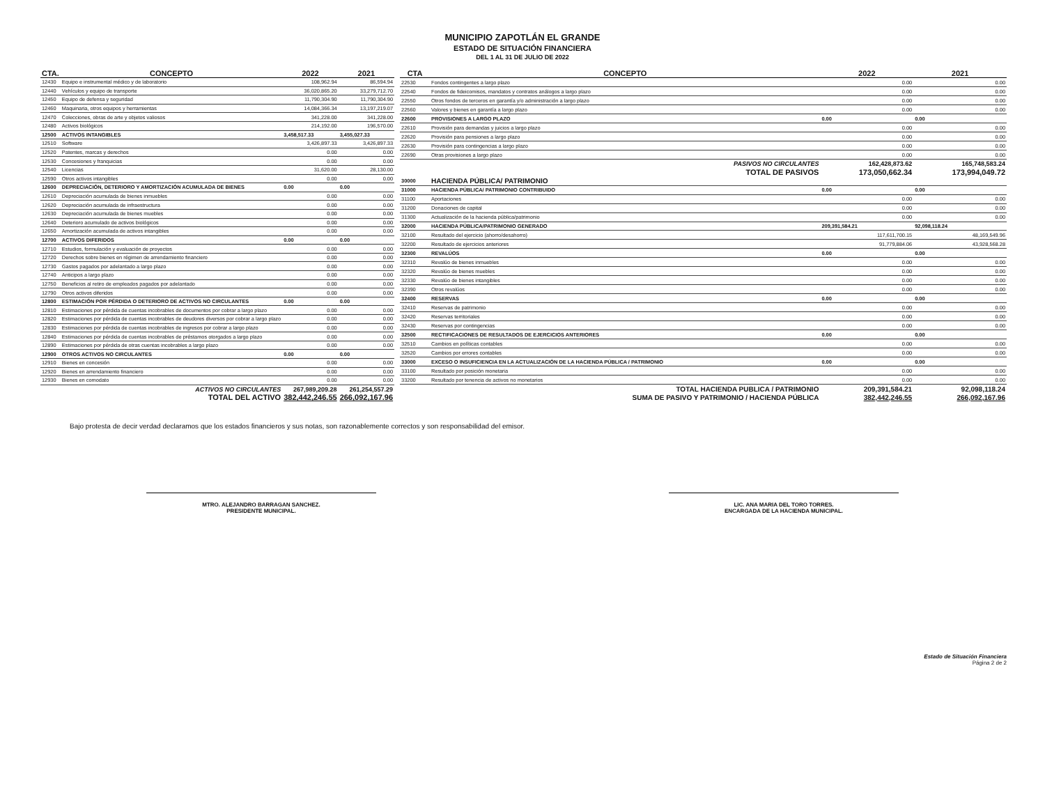MUNICIPIO ZAPOTLÁN EL GRANDE
ESTADO DE SITUACIÓN FINANCIERA
DEL 1 AL 31 DE JULIO DE 2022
| CTA. | CONCEPTO | 2022 | 2021 |
| --- | --- | --- | --- |
| 12430 | Equipo e instrumental médico y de laboratorio | 108,962.94 | 86,594.94 |
| 12440 | Vehículos y equipo de transporte | 36,020,865.20 | 33,279,712.70 |
| 12450 | Equipo de defensa y seguridad | 11,790,304.90 | 11,790,304.90 |
| 12460 | Maquinaria, otros equipos y herramientas | 14,084,366.34 | 13,197,219.07 |
| 12470 | Colecciones, obras de arte y objetos valiosos | 341,228.00 | 341,228.00 |
| 12480 | Activos biológicos | 214,192.00 | 196,570.00 |
| 12500 | ACTIVOS INTANGIBLES | 3,458,517.33 | 3,455,027.33 |
| 12510 | Software | 3,426,897.33 | 3,426,897.33 |
| 12520 | Patentes, marcas y derechos | 0.00 | 0.00 |
| 12530 | Concesiones y franquicias | 0.00 | 0.00 |
| 12540 | Licencias | 31,620.00 | 28,130.00 |
| 12590 | Otros activos intangibles | 0.00 | 0.00 |
| 12600 | DEPRECIACIÓN, DETERIORO Y AMORTIZACIÓN ACUMULADA DE BIENES | 0.00 | 0.00 |
| 12610 | Depreciación acumulada de bienes inmuebles | 0.00 | 0.00 |
| 12620 | Depreciación acumulada de infraestructura | 0.00 | 0.00 |
| 12630 | Depreciación acumulada de bienes muebles | 0.00 | 0.00 |
| 12640 | Deterioro acumulado de activos biológicos | 0.00 | 0.00 |
| 12650 | Amortización acumulada de activos intangibles | 0.00 | 0.00 |
| 12700 | ACTIVOS DIFERIDOS | 0.00 | 0.00 |
| 12710 | Estudios, formulación y evaluación de proyectos | 0.00 | 0.00 |
| 12720 | Derechos sobre bienes en régimen de arrendamiento financiero | 0.00 | 0.00 |
| 12730 | Gastos pagados por adelantado a largo plazo | 0.00 | 0.00 |
| 12740 | Anticipos a largo plazo | 0.00 | 0.00 |
| 12750 | Beneficios al retiro de empleados pagados por adelantado | 0.00 | 0.00 |
| 12790 | Otros activos diferidos | 0.00 | 0.00 |
| 12800 | ESTIMACIÓN POR PÉRDIDA O DETERIORO DE ACTIVOS NO CIRCULANTES | 0.00 | 0.00 |
| 12810 | Estimaciones por pérdida de cuentas incobrables de documentos por cobrar a largo plazo | 0.00 | 0.00 |
| 12820 | Estimaciones por pérdida de cuentas incobrables de deudores diversos por cobrar a largo plazo | 0.00 | 0.00 |
| 12830 | Estimaciones por pérdida de cuentas incobrables de ingresos por cobrar a largo plazo | 0.00 | 0.00 |
| 12840 | Estimaciones por pérdida de cuentas incobrables de préstamos otorgados a largo plazo | 0.00 | 0.00 |
| 12890 | Estimaciones por pérdida de otras cuentas incobrables a largo plazo | 0.00 | 0.00 |
| 12900 | OTROS ACTIVOS NO CIRCULANTES | 0.00 | 0.00 |
| 12910 | Bienes en concesión | 0.00 | 0.00 |
| 12920 | Bienes en arrendamiento financiero | 0.00 | 0.00 |
| 12930 | Bienes en comodato | 0.00 | 0.00 |
| | ACTIVOS NO CIRCULANTES | 267,989,209.28 | 261,254,557.29 |
| | TOTAL DEL ACTIVO | 382,442,246.55 | 266,092,167.96 |
| CTA | CONCEPTO | 2022 | 2021 |
| --- | --- | --- | --- |
| 22530 | Fondos contingentes a largo plazo | 0.00 | 0.00 |
| 22540 | Fondos de fideicomisos, mandatos y contratos análogos a largo plazo | 0.00 | 0.00 |
| 22550 | Otros fondos de terceros en garantía y/o administración a largo plazo | 0.00 | 0.00 |
| 22560 | Valores y bienes en garantía a largo plazo | 0.00 | 0.00 |
| 22600 | PROVISIONES A LARGO PLAZO | 0.00 | 0.00 |
| 22610 | Provisión para demandas y juicios a largo plazo | 0.00 | 0.00 |
| 22620 | Provisión para pensiones a largo plazo | 0.00 | 0.00 |
| 22630 | Provisión para contingencias a largo plazo | 0.00 | 0.00 |
| 22690 | Otras provisiones a largo plazo | 0.00 | 0.00 |
| | PASIVOS NO CIRCULANTES | 162,428,873.62 | 165,748,583.24 |
| | TOTAL DE PASIVOS | 173,050,662.34 | 173,994,049.72 |
| 30000 | HACIENDA PÚBLICA/ PATRIMONIO | | |
| 31000 | HACIENDA PÚBLICA/ PATRIMONIO CONTRIBUIDO | 0.00 | 0.00 |
| 31100 | Aportaciones | 0.00 | 0.00 |
| 31200 | Donaciones de capital | 0.00 | 0.00 |
| 31300 | Actualización de la hacienda pública/patrimonio | 0.00 | 0.00 |
| 32000 | HACIENDA PÚBLICA/PATRIMONIO GENERADO | 209,391,584.21 | 92,098,118.24 |
| 32100 | Resultado del ejercicio (ahorro/desahorro) | 117,611,700.15 | 48,169,549.96 |
| 32200 | Resultado de ejercicios anteriores | 91,779,884.06 | 43,928,568.28 |
| 32300 | REVALÚOS | 0.00 | 0.00 |
| 32310 | Revalúo de bienes inmuebles | 0.00 | 0.00 |
| 32320 | Revalúo de bienes muebles | 0.00 | 0.00 |
| 32330 | Revalúo de bienes intangibles | 0.00 | 0.00 |
| 32390 | Otros revalúos | 0.00 | 0.00 |
| 32400 | RESERVAS | 0.00 | 0.00 |
| 32410 | Reservas de patrimonio | 0.00 | 0.00 |
| 32420 | Reservas territoriales | 0.00 | 0.00 |
| 32430 | Reservas por contingencias | 0.00 | 0.00 |
| 32500 | RECTIFICACIONES DE RESULTADOS DE EJERCICIOS ANTERIORES | 0.00 | 0.00 |
| 32510 | Cambios en políticas contables | 0.00 | 0.00 |
| 32520 | Cambios por errores contables | 0.00 | 0.00 |
| 33000 | EXCESO O INSUFICIENCIA EN LA ACTUALIZACIÓN DE LA HACIENDA PÚBLICA / PATRIMONIO | 0.00 | 0.00 |
| 33100 | Resultado por posición monetaria | 0.00 | 0.00 |
| 33200 | Resultado por tenencia de activos no monetarios | 0.00 | 0.00 |
| | TOTAL HACIENDA PUBLICA / PATRIMONIO | 209,391,584.21 | 92,098,118.24 |
| | SUMA DE PASIVO Y PATRIMONIO / HACIENDA PÚBLICA | 382,442,246.55 | 266,092,167.96 |
Bajo protesta de decir verdad declaramos que los estados financieros y sus notas, son razonablemente correctos y son responsabilidad del emisor.
MTRO. ALEJANDRO BARRAGAN SANCHEZ.
PRESIDENTE MUNICIPAL.
LIC. ANA MARIA DEL TORO TORRES.
ENCARGADA DE LA HACIENDA MUNICIPAL.
Estado de Situación Financiera
Página 2 de 2